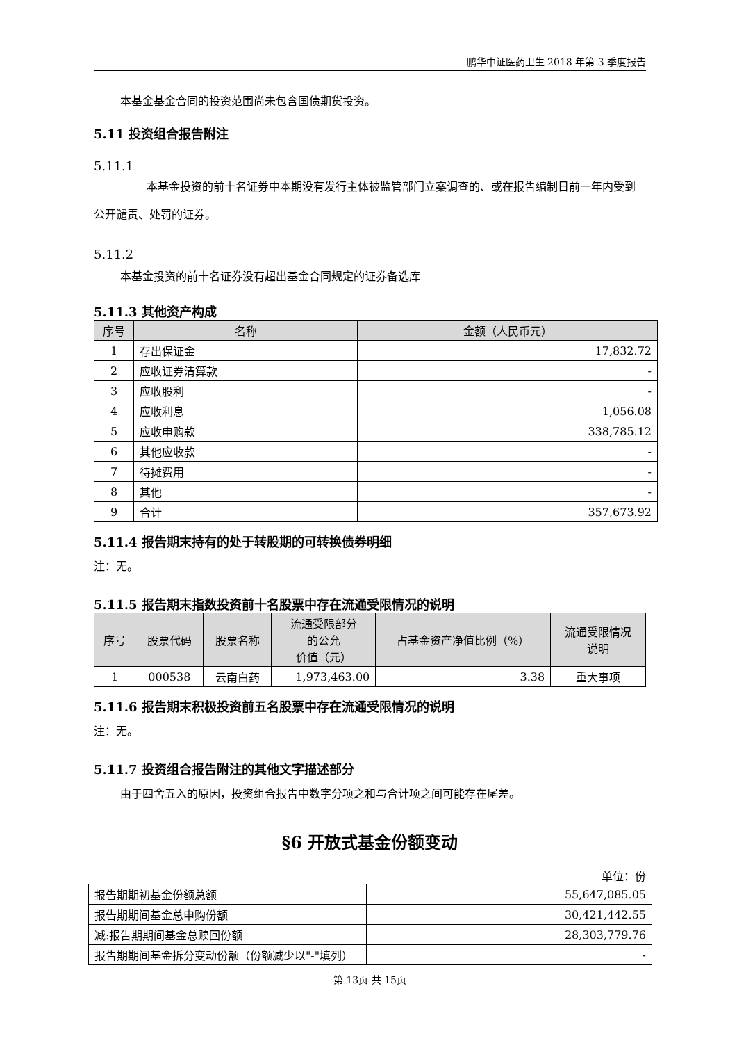鹏华中证医药卫生 2018 年第 3 季度报告
本基金基金合同的投资范围尚未包含国债期货投资。
5.11 投资组合报告附注
5.11.1
本基金投资的前十名证券中本期没有发行主体被监管部门立案调查的、或在报告编制日前一年内受到公开谴责、处罚的证券。
5.11.2
本基金投资的前十名证券没有超出基金合同规定的证券备选库
5.11.3 其他资产构成
| 序号 | 名称 | 金额（人民币元） |
| --- | --- | --- |
| 1 | 存出保证金 | 17,832.72 |
| 2 | 应收证券清算款 | - |
| 3 | 应收股利 | - |
| 4 | 应收利息 | 1,056.08 |
| 5 | 应收申购款 | 338,785.12 |
| 6 | 其他应收款 | - |
| 7 | 待摊费用 | - |
| 8 | 其他 | - |
| 9 | 合计 | 357,673.92 |
5.11.4 报告期末持有的处于转股期的可转换债券明细
注：无。
5.11.5 报告期末指数投资前十名股票中存在流通受限情况的说明
| 序号 | 股票代码 | 股票名称 | 流通受限部分 的公允 价值（元） | 占基金资产净值比例（%） | 流通受限情况 说明 |
| --- | --- | --- | --- | --- | --- |
| 1 | 000538 | 云南白药 | 1,973,463.00 | 3.38 | 重大事项 |
5.11.6 报告期末积极投资前五名股票中存在流通受限情况的说明
注：无。
5.11.7 投资组合报告附注的其他文字描述部分
由于四舍五入的原因，投资组合报告中数字分项之和与合计项之间可能存在尾差。
§6 开放式基金份额变动
单位：份
| 报告期期初基金份额总额 | 55,647,085.05 |
| 报告期期间基金总申购份额 | 30,421,442.55 |
| 减:报告期期间基金总赎回份额 | 28,303,779.76 |
| 报告期期间基金拆分变动份额（份额减少以"-"填列） | - |
第 13页 共 15页